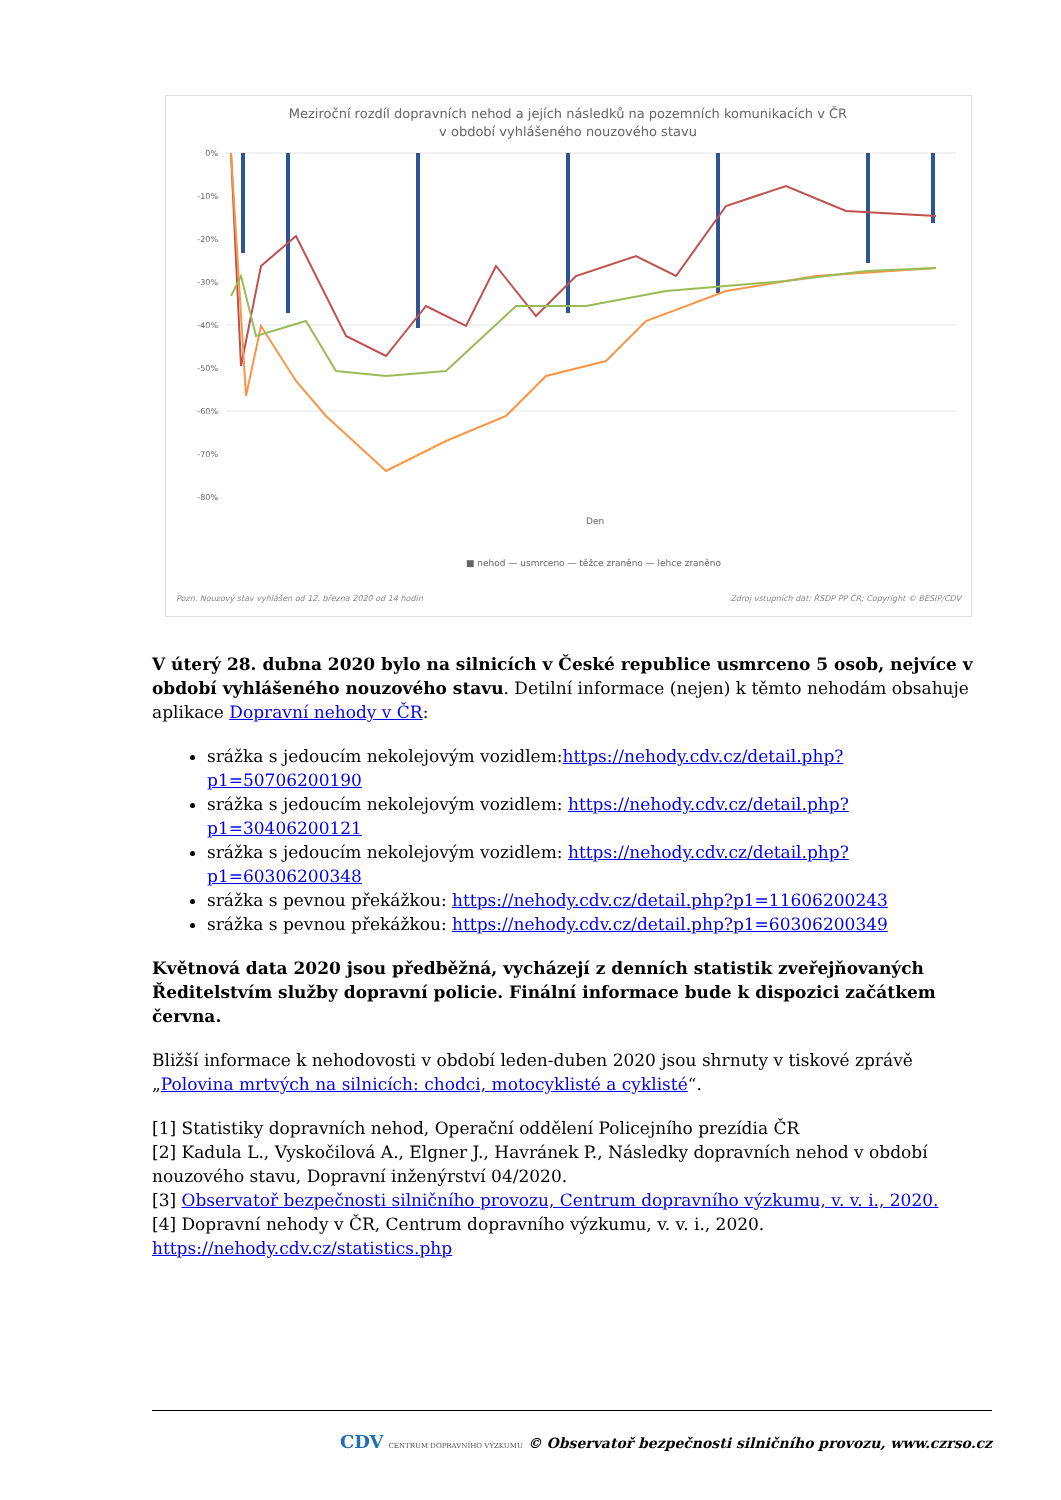Meziroční rozdíl dopravních nehod a jejích následků na pozemních komunikacích v ČR
v období vyhlášeného nouzového stavu
0%
-10%
-20%
-30%
-40%
-50%
-60%
-70%
-80%
Den
■ nehod — usmrceno — těžce zraněno — lehce zraněno
Pozn. Nouzový stav vyhlášen od 12. března 2020 od 14 hodin
Zdroj vstupních dat: ŘSDP PP ČR; Copyright © BESIP/CDV
V úterý 28. dubna 2020 bylo na silnicích v České republice usmrceno 5 osob, nejvíce v období vyhlášeného nouzového stavu. Detilní informace (nejen) k těmto nehodám obsahuje aplikace Dopravní nehody v ČR:
srážka s jedoucím nekolejovým vozidlem:https://nehody.cdv.cz/detail.php?p1=50706200190
srážka s jedoucím nekolejovým vozidlem: https://nehody.cdv.cz/detail.php?p1=30406200121
srážka s jedoucím nekolejovým vozidlem: https://nehody.cdv.cz/detail.php?p1=60306200348
srážka s pevnou překážkou: https://nehody.cdv.cz/detail.php?p1=11606200243
srážka s pevnou překážkou: https://nehody.cdv.cz/detail.php?p1=60306200349
Květnová data 2020 jsou předběžná, vycházejí z denních statistik zveřejňovaných Ředitelstvím služby dopravní policie. Finální informace bude k dispozici začátkem června.
Bližší informace k nehodovosti v období leden-duben 2020 jsou shrnuty v tiskové zprávě „Polovina mrtvých na silnicích: chodci, motocyklisté a cyklisté“.
[1] Statistiky dopravních nehod, Operační oddělení Policejního prezídia ČR
[2] Kadula L., Vyskočilová A., Elgner J., Havránek P., Následky dopravních nehod v období nouzového stavu, Dopravní inženýrství 04/2020.
[3] Observatoř bezpečnosti silničního provozu, Centrum dopravního výzkumu, v. v. i., 2020.
[4] Dopravní nehody v ČR, Centrum dopravního výzkumu, v. v. i., 2020.
https://nehody.cdv.cz/statistics.php
CDV CENTRUM DOPRAVNÍHO VÝZKUMU © Observatoř bezpečnosti silničního provozu, www.czrso.cz